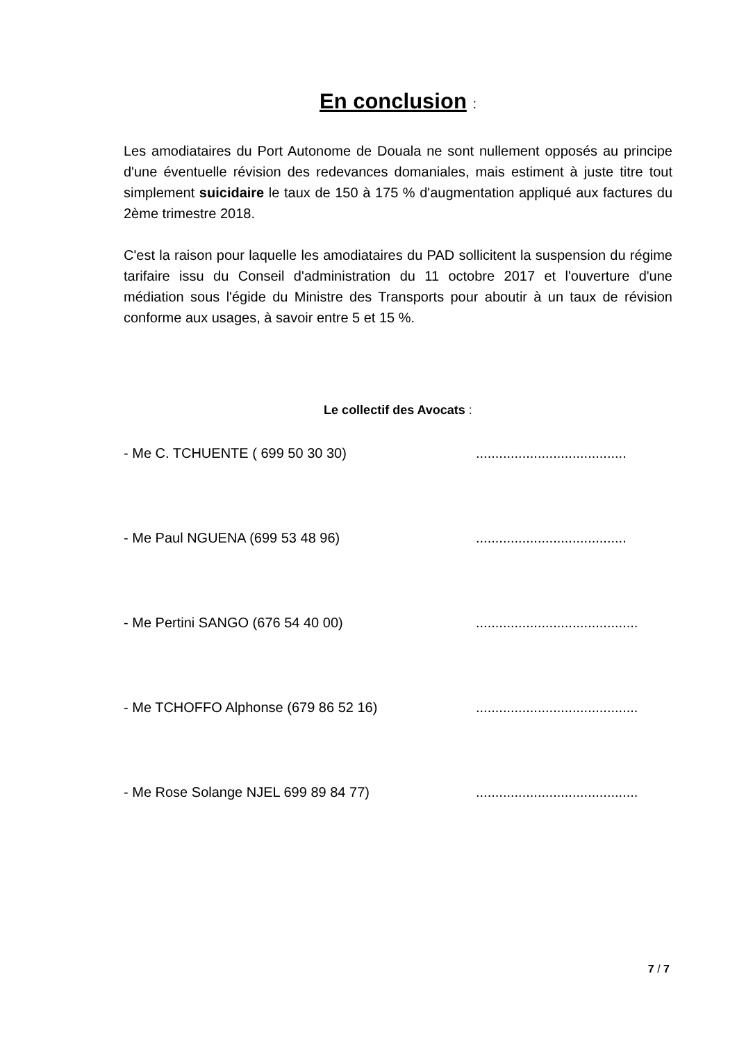En conclusion :
Les amodiataires du Port Autonome de Douala ne sont nullement opposés au principe d'une éventuelle révision des redevances domaniales, mais estiment à juste titre tout simplement suicidaire le taux de 150 à 175 % d'augmentation appliqué aux factures du 2ème trimestre 2018.
C'est la raison pour laquelle les amodiataires du PAD sollicitent la suspension du régime tarifaire issu du Conseil d'administration du 11 octobre 2017 et l'ouverture d'une médiation sous l'égide du Ministre des Transports pour aboutir à un taux de révision conforme aux usages, à savoir entre 5 et 15 %.
Le collectif des Avocats :
- Me C. TCHUENTE ( 699 50 30 30) .......................................
- Me Paul NGUENA (699 53 48 96) .......................................
- Me Pertini SANGO (676 54 40 00) ..........................................
- Me TCHOFFO Alphonse (679 86 52 16) ..........................................
- Me Rose Solange NJEL 699 89 84 77) ..........................................
7 / 7